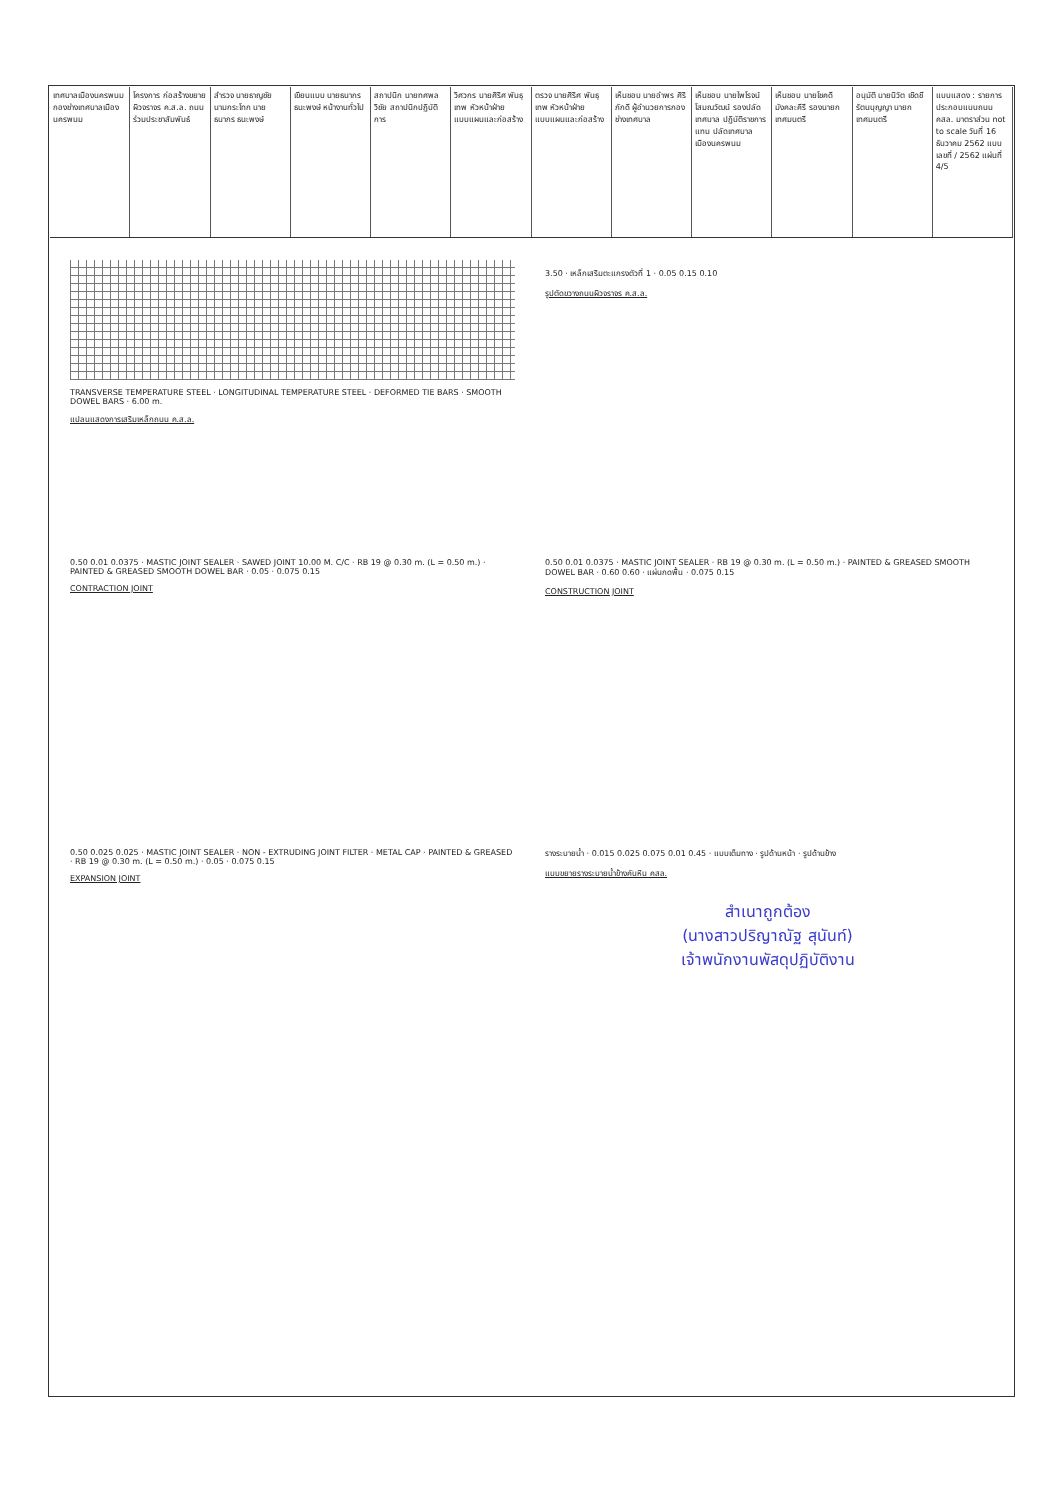เทศบาลเมืองนครพนม กองช่างเทศบาลเมืองนครพนม
โครงการ ก่อสร้างขยายผิวจราจร ค.ส.ล. ถนนร่วมประชาสัมพันธ์
สำรวจ นายธาญชัย นามกระโทก นายธนากร ธนะพงษ์
เขียนแบบ นายธนากร ธนะพงษ์ หน้างานทั่วไป
สถาปนิก นายทศพล วิชัย สถาปนิกปฏิบัติการ
วิศวกร นายศิริศ พันธุเทพ หัวหน้าฝ่ายแบบแผนและก่อสร้าง
ตรวจ นายศิริศ พันธุเทพ หัวหน้าฝ่ายแบบแผนและก่อสร้าง
เห็นชอบ นายอำพร ศิริภักดี ผู้อำนวยการกองช่างเทศบาล
เห็นชอบ นายไพโรจน์ โสมณวัฒน์ รองปลัดเทศบาล ปฏิบัติราชการแทน ปลัดเทศบาลเมืองนครพนม
เห็นชอบ นายโชคดี มังคละคีรี รองนายกเทศมนตรี
อนุมัติ นายนิวัต เชิดชีรัตนบุญญา นายกเทศมนตรี
แบบแสดง : รายการประกอบแบบถนน คสล. มาตราส่วน not to scale วันที่ 16 ธันวาคม 2562 แบบเลขที่ / 2562 แผ่นที่ 4/5
TRANSVERSE TEMPERATURE STEEL · LONGITUDINAL TEMPERATURE STEEL · DEFORMED TIE BARS · SMOOTH DOWEL BARS · 6.00 m.
แปลนแสดงการเสริมเหล็กถนน ค.ส.ล.
3.50 · เหล็กเสริมตะแกรงตัวที่ 1 · 0.05 0.15 0.10
รูปตัดขวางถนนผิวจราจร ค.ส.ล.
0.50 0.01 0.0375 · MASTIC JOINT SEALER · SAWED JOINT 10.00 M. C/C · RB 19 @ 0.30 m. (L = 0.50 m.) · PAINTED & GREASED SMOOTH DOWEL BAR · 0.05 · 0.075 0.15
CONTRACTION JOINT
0.50 0.01 0.0375 · MASTIC JOINT SEALER · RB 19 @ 0.30 m. (L = 0.50 m.) · PAINTED & GREASED SMOOTH DOWEL BAR · 0.60 0.60 · แผ่นกดพื้น · 0.075 0.15
CONSTRUCTION JOINT
0.50 0.025 0.025 · MASTIC JOINT SEALER · NON - EXTRUDING JOINT FILTER · METAL CAP · PAINTED & GREASED · RB 19 @ 0.30 m. (L = 0.50 m.) · 0.05 · 0.075 0.15
EXPANSION JOINT
รางระบายน้ำ · 0.015 0.025 0.075 0.01 0.45 · แบบเต็มทาง · รูปด้านหน้า · รูปด้านข้าง
แบบขยายรางระบายน้ำข้างคันหิน คสล.
สำเนาถูกต้อง
(นางสาวปริญาณัฐ สุนันท์)
เจ้าพนักงานพัสดุปฏิบัติงาน